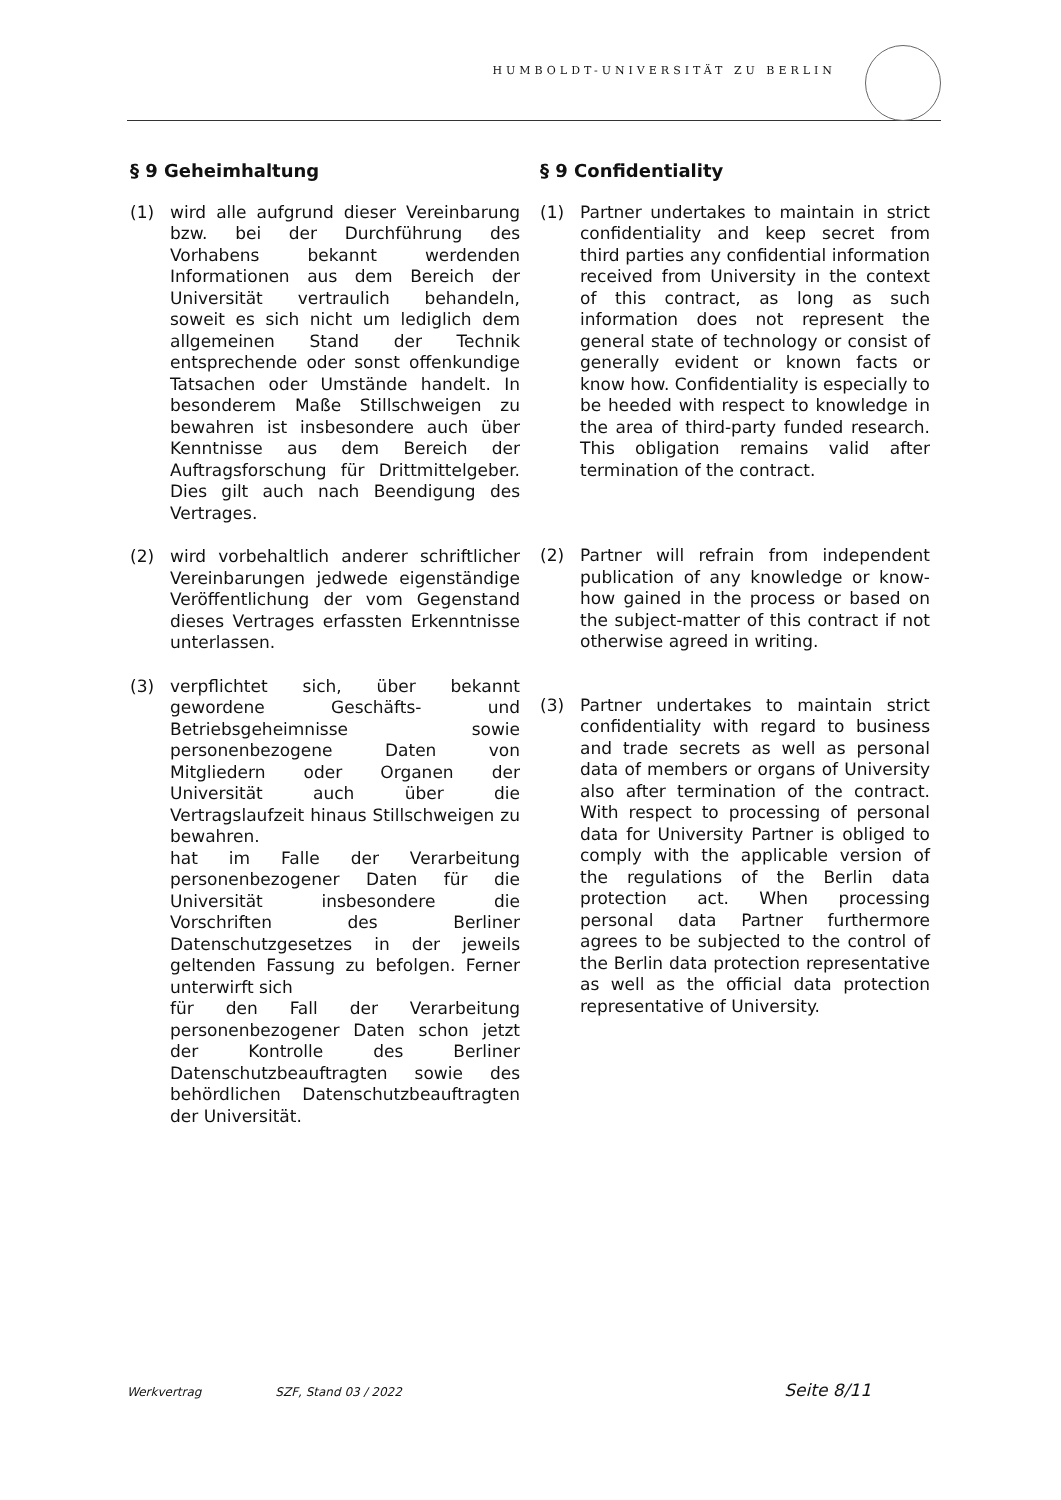HUMBOLDT-UNIVERSITÄT ZU BERLIN
§ 9 Geheimhaltung
(1) wird alle aufgrund dieser Vereinbarung bzw. bei der Durchführung des Vorhabens bekannt werdenden Informationen aus dem Bereich der Universität vertraulich behandeln, soweit es sich nicht um lediglich dem allgemeinen Stand der Technik entsprechende oder sonst offenkundige Tatsachen oder Umstände handelt. In besonderem Maße Stillschweigen zu bewahren ist insbesondere auch über Kenntnisse aus dem Bereich der Auftragsforschung für Drittmittelgeber. Dies gilt auch nach Beendigung des Vertrages.
(2) wird vorbehaltlich anderer schriftlicher Vereinbarungen jedwede eigenständige Veröffentlichung der vom Gegenstand dieses Vertrages erfassten Erkenntnisse unterlassen.
(3) verpflichtet sich, über bekannt gewordene Geschäfts- und Betriebsgeheimnisse sowie personenbezogene Daten von Mitgliedern oder Organen der Universität auch über die Vertragslaufzeit hinaus Stillschweigen zu bewahren.
hat im Falle der Verarbeitung personenbezogener Daten für die Universität insbesondere die Vorschriften des Berliner Datenschutzgesetzes in der jeweils geltenden Fassung zu befolgen. Ferner unterwirft sich
für den Fall der Verarbeitung personenbezogener Daten schon jetzt der Kontrolle des Berliner Datenschutzbeauftragten sowie des behördlichen Datenschutzbeauftragten der Universität.
§ 9 Confidentiality
(1) Partner undertakes to maintain in strict confidentiality and keep secret from third parties any confidential information received from University in the context of this contract, as long as such information does not represent the general state of technology or consist of generally evident or known facts or know how. Confidentiality is especially to be heeded with respect to knowledge in the area of third-party funded research. This obligation remains valid after termination of the contract.
(2) Partner will refrain from independent publication of any knowledge or know-how gained in the process or based on the subject-matter of this contract if not otherwise agreed in writing.
(3) Partner undertakes to maintain strict confidentiality with regard to business and trade secrets as well as personal data of members or organs of University also after termination of the contract. With respect to processing of personal data for University Partner is obliged to comply with the applicable version of the regulations of the Berlin data protection act. When processing personal data Partner furthermore agrees to be subjected to the control of the Berlin data protection representative as well as the official data protection representative of University.
Werkvertrag SZF, Stand 03 / 2022 Seite 8/11